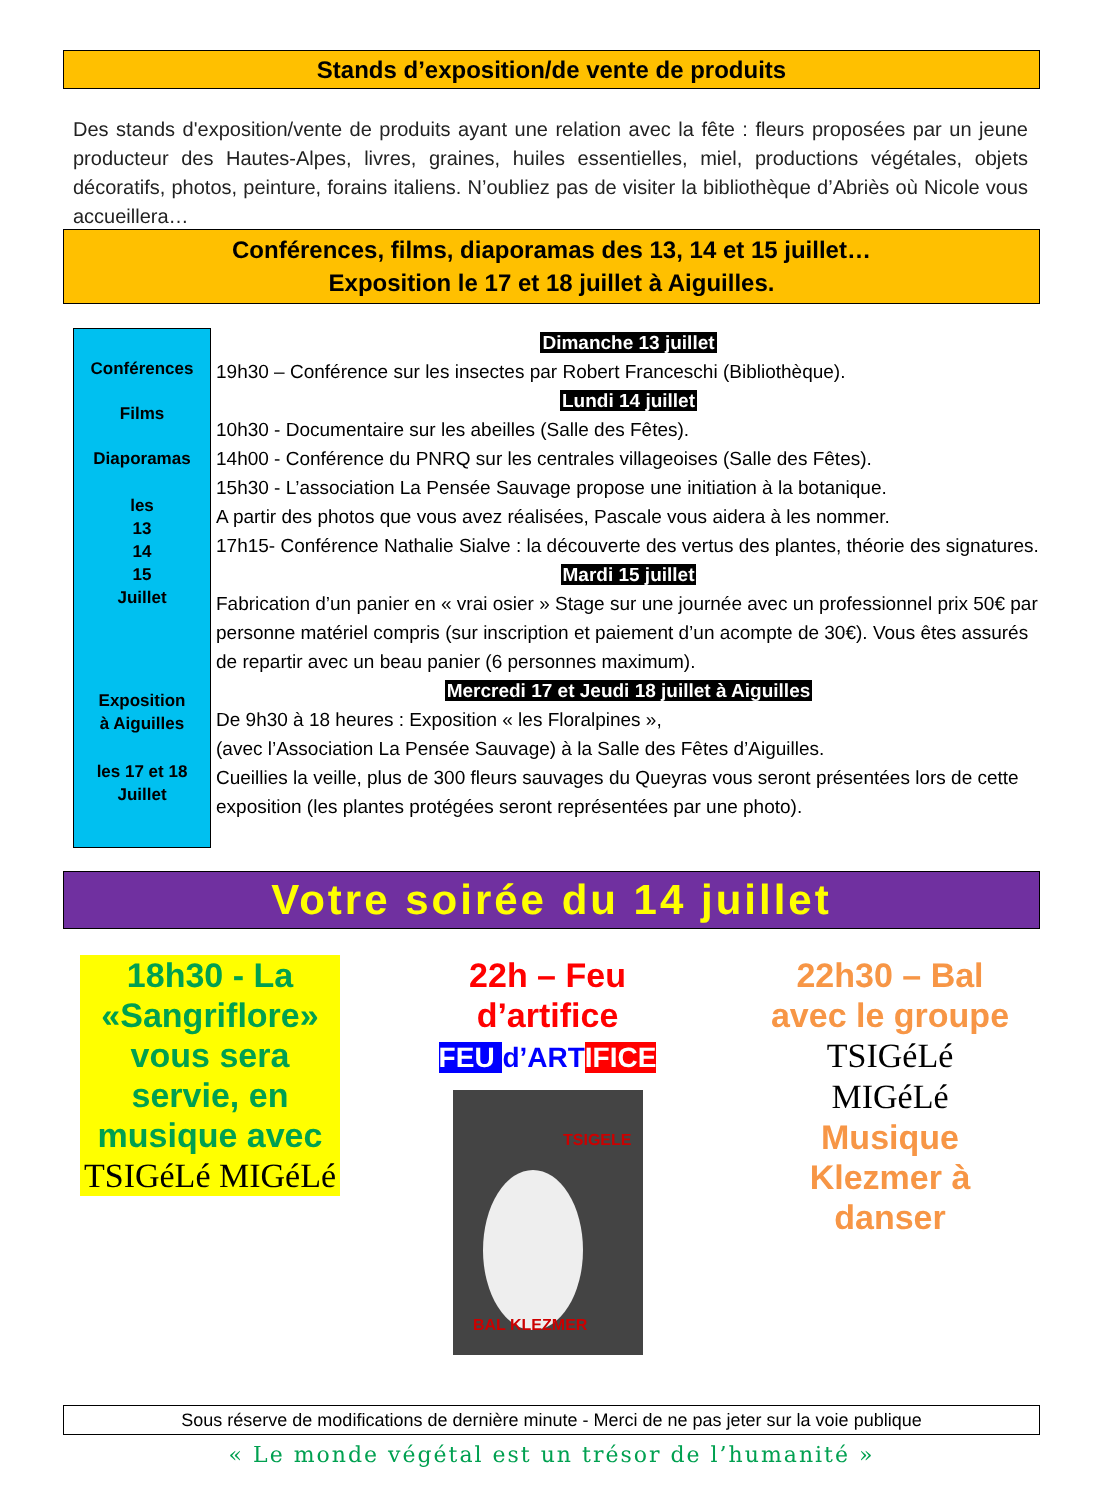Stands d’exposition/de vente de produits
Des stands d'exposition/vente de produits ayant une relation avec la fête : fleurs proposées par un jeune producteur des Hautes-Alpes, livres, graines, huiles essentielles, miel, productions végétales, objets décoratifs, photos, peinture, forains italiens. N’oubliez pas de visiter la bibliothèque d’Abriès où Nicole vous accueillera…
Conférences, films, diaporamas des 13, 14 et 15 juillet…
Exposition le 17 et 18 juillet à Aiguilles.
Conférences
Films
Diaporamas
les
13
14
15
Juillet
Exposition
à Aiguilles
les 17 et 18
Juillet
Dimanche 13 juillet
19h30 – Conférence sur les insectes par Robert Franceschi (Bibliothèque).
Lundi 14 juillet
10h30 - Documentaire sur les abeilles (Salle des Fêtes).
14h00 - Conférence du PNRQ sur les centrales villageoises (Salle des Fêtes).
15h30 - L’association La Pensée Sauvage propose une initiation à la botanique.
A partir des photos que vous avez réalisées, Pascale vous aidera à les nommer.
17h15- Conférence Nathalie Sialve : la découverte des vertus des plantes, théorie des signatures.
Mardi 15 juillet
Fabrication d’un panier en « vrai osier » Stage sur une journée avec un professionnel prix 50€ par personne matériel compris (sur inscription et paiement d’un acompte de 30€). Vous êtes assurés de repartir avec un beau panier (6 personnes maximum).
Mercredi 17 et Jeudi 18 juillet à Aiguilles
De 9h30 à 18 heures : Exposition « les Floralpines »,
(avec l’Association La Pensée Sauvage) à la Salle des Fêtes d’Aiguilles.
Cueillies la veille, plus de 300 fleurs sauvages du Queyras vous seront présentées lors de cette exposition (les plantes protégées seront représentées par une photo).
Votre soirée du 14 juillet
18h30 - La «Sangriflore» vous sera servie, en musique avec
TSIGéLé MIGéLé
22h – Feu d’artifice
FEU d’ART IFICE
TSIGELE
BAL KLEZMER
22h30 – Bal avec le groupe
TSIGéLé MIGéLé
Musique Klezmer à danser
Sous réserve de modifications de dernière minute - Merci de ne pas jeter sur la voie publique
« Le monde végétal est un trésor de l’humanité »